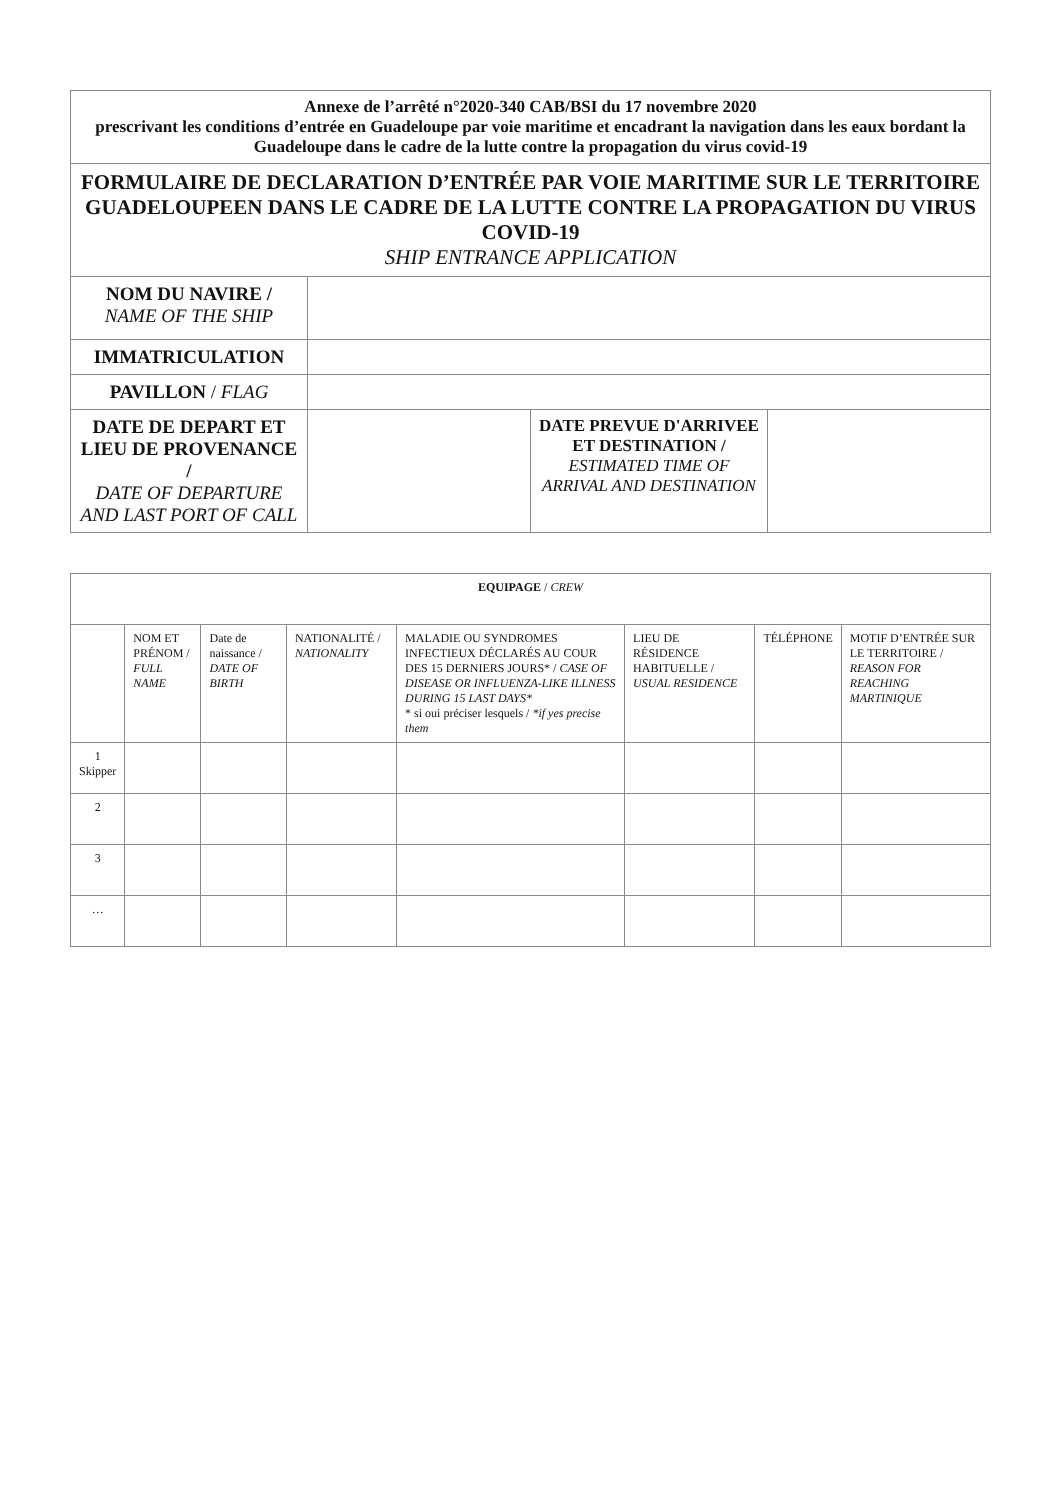| Annexe de l’arrêté n°2020-340 CAB/BSI du 17 novembre 2020 prescrivant les conditions d’entrée en Guadeloupe par voie maritime et encadrant la navigation dans les eaux bordant la Guadeloupe dans le cadre de la lutte contre la propagation du virus covid-19 | | | |
| FORMULAIRE DE DECLARATION D’ENTRÉE PAR VOIE MARITIME SUR LE TERRITOIRE GUADELOUPEEN DANS LE CADRE DE LA LUTTE CONTRE LA PROPAGATION DU VIRUS COVID-19 SHIP ENTRANCE APPLICATION | | | |
| NOM DU NAVIRE / NAME OF THE SHIP | | | |
| IMMATRICULATION | | | |
| PAVILLON / FLAG | | | |
| DATE DE DEPART ET LIEU DE PROVENANCE / DATE OF DEPARTURE AND LAST PORT OF CALL | | DATE PREVUE D'ARRIVEE ET DESTINATION / ESTIMATED TIME OF ARRIVAL AND DESTINATION | |
| EQUIPAGE / CREW | | | | | | | |
| --- | --- | --- | --- | --- | --- | --- | --- |
| | NOM ET PRÉNOM / FULL NAME | Date de naissance / DATE OF BIRTH | NATIONALITÉ / NATIONALITY | MALADIE OU SYNDROMES INFECTIEUX DÉCLARÉS AU COUR DES 15 DERNIERS JOURS* / CASE OF DISEASE OR INFLUENZA-LIKE ILLNESS DURING 15 LAST DAYS* * si oui préciser lesquels / *if yes precise them | LIEU DE RÉSIDENCE HABITUELLE / USUAL RESIDENCE | TÉLÉPHONE | MOTIF D’ENTRÉE SUR LE TERRITOIRE / REASON FOR REACHING MARTINIQUE |
| 1 Skipper | | | | | | | |
| 2 | | | | | | | |
| 3 | | | | | | | |
| … | | | | | | | |